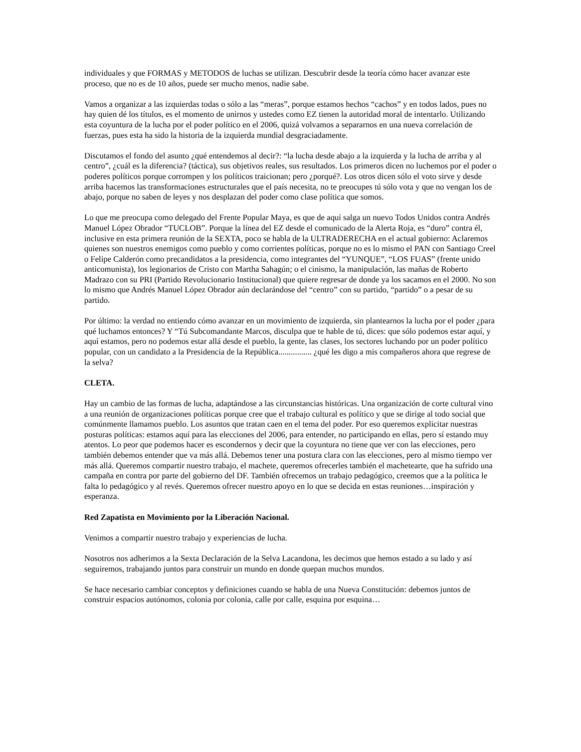individuales y que FORMAS y METODOS de luchas se utilizan. Descubrir desde la teoría cómo hacer avanzar este proceso, que no es de 10 años, puede ser mucho menos, nadie sabe.
Vamos a organizar a las izquierdas todas o sólo a las “meras”, porque estamos hechos “cachos” y en todos lados, pues no hay quien dé los títulos, es el momento de unirnos y ustedes como EZ tienen la autoridad moral de intentarlo. Utilizando esta coyuntura de la lucha por el poder político en el 2006, quizá volvamos a separarnos en una nueva correlación de fuerzas, pues esta ha sido la historia de la izquierda mundial desgraciadamente.
Discutamos el fondo del asunto ¿qué entendemos al decir?: “la lucha desde abajo a la izquierda y la lucha de arriba y al centro”, ¿cuál es la diferencia? (táctica), sus objetivos reales, sus resultados. Los primeros dicen no luchemos por el poder o poderes políticos porque corrompen y los políticos traicionan; pero ¿porqué?. Los otros dicen sólo el voto sirve y desde arriba hacemos las transformaciones estructurales que el país necesita, no te preocupes tú sólo vota y que no vengan los de abajo, porque no saben de leyes y nos desplazan del poder como clase política que somos.
Lo que me preocupa como delegado del Frente Popular Maya, es que de aquí salga un nuevo Todos Unidos contra Andrés Manuel López Obrador “TUCLOB”. Porque la línea del EZ desde el comunicado de la Alerta Roja, es “duro” contra él, inclusive en esta primera reunión de la SEXTA, poco se habla de la ULTRADERECHA en el actual gobierno: Aclaremos quienes son nuestros enemigos como pueblo y como corrientes políticas, porque no es lo mismo el PAN con Santiago Creel o Felipe Calderón como precandidatos a la presidencia, como integrantes del “YUNQUE”, “LOS FUAS” (frente unido anticomunista), los legionarios de Cristo con Martha Sahagún; o el cinismo, la manipulación, las mañas de Roberto Madrazo con su PRI (Partido Revolucionario Institucional) que quiere regresar de donde ya los sacamos en el 2000. No son lo mismo que Andrés Manuel López Obrador aún declarándose del “centro” con su partido, “partido” o a pesar de su partido.
Por último: la verdad no entiendo cómo avanzar en un movimiento de izquierda, sin plantearnos la lucha por el poder ¿para qué luchamos entonces? Y “Tú Subcomandante Marcos, disculpa que te hable de tú, dices: que sólo podemos estar aquí, y aquí estamos, pero no podemos estar allá desde el pueblo, la gente, las clases, los sectores luchando por un poder político popular, con un candidato a la Presidencia de la República................ ¿qué les digo a mis compañeros ahora que regrese de la selva?
CLETA.
Hay un cambio de las formas de lucha, adaptándose a las circunstancias históricas. Una organización de corte cultural vino a una reunión de organizaciones políticas porque cree que el trabajo cultural es político y que se dirige al todo social que comúnmente llamamos pueblo. Los asuntos que tratan caen en el tema del poder. Por eso queremos explicitar nuestras posturas políticas: estamos aquí para las elecciones del 2006, para entender, no participando en ellas, pero sí estando muy atentos. Lo peor que podemos hacer es escondernos y decir que la coyuntura no tiene que ver con las elecciones, pero también debemos entender que va más allá. Debemos tener una postura clara con las elecciones, pero al mismo tiempo ver más allá. Queremos compartir nuestro trabajo, el machete, queremos ofrecerles también el machetearte, que ha sufrido una campaña en contra por parte del gobierno del DF. También ofrecemos un trabajo pedagógico, creemos que a la política le falta lo pedagógico y al revés. Queremos ofrecer nuestro apoyo en lo que se decida en estas reuniones…inspiración y esperanza.
Red Zapatista en Movimiento por la Liberación Nacional.
Venimos a compartir nuestro trabajo y experiencias de lucha.
Nosotros nos adherimos a la Sexta Declaración de la Selva Lacandona, les decimos que hemos estado a su lado y así seguiremos, trabajando juntos para construir un mundo en donde quepan muchos mundos.
Se hace necesario cambiar conceptos y definiciones cuando se habla de una Nueva Constitución: debemos juntos de construir espacios autónomos, colonia por colonia, calle por calle, esquina por esquina…